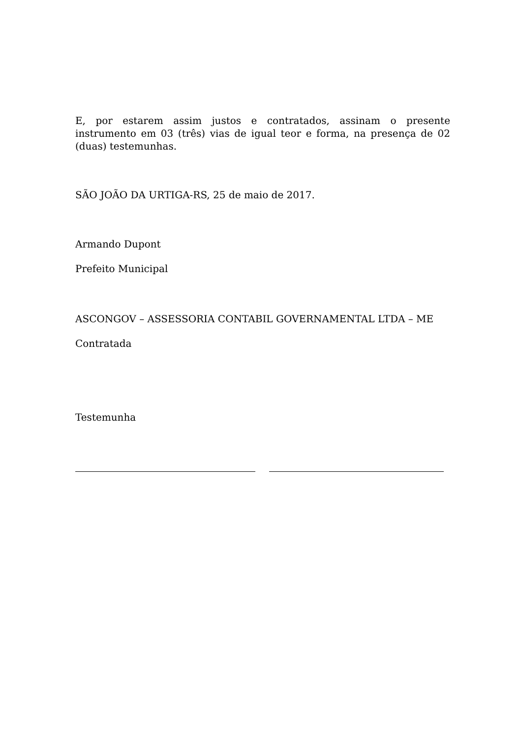E, por estarem assim justos e contratados, assinam o presente instrumento em 03 (três) vias de igual teor e forma, na presença de 02 (duas) testemunhas.
SÃO JOÃO DA URTIGA-RS, 25 de maio de 2017.
Armando Dupont
Prefeito Municipal
ASCONGOV – ASSESSORIA CONTABIL GOVERNAMENTAL LTDA – ME
Contratada
Testemunha